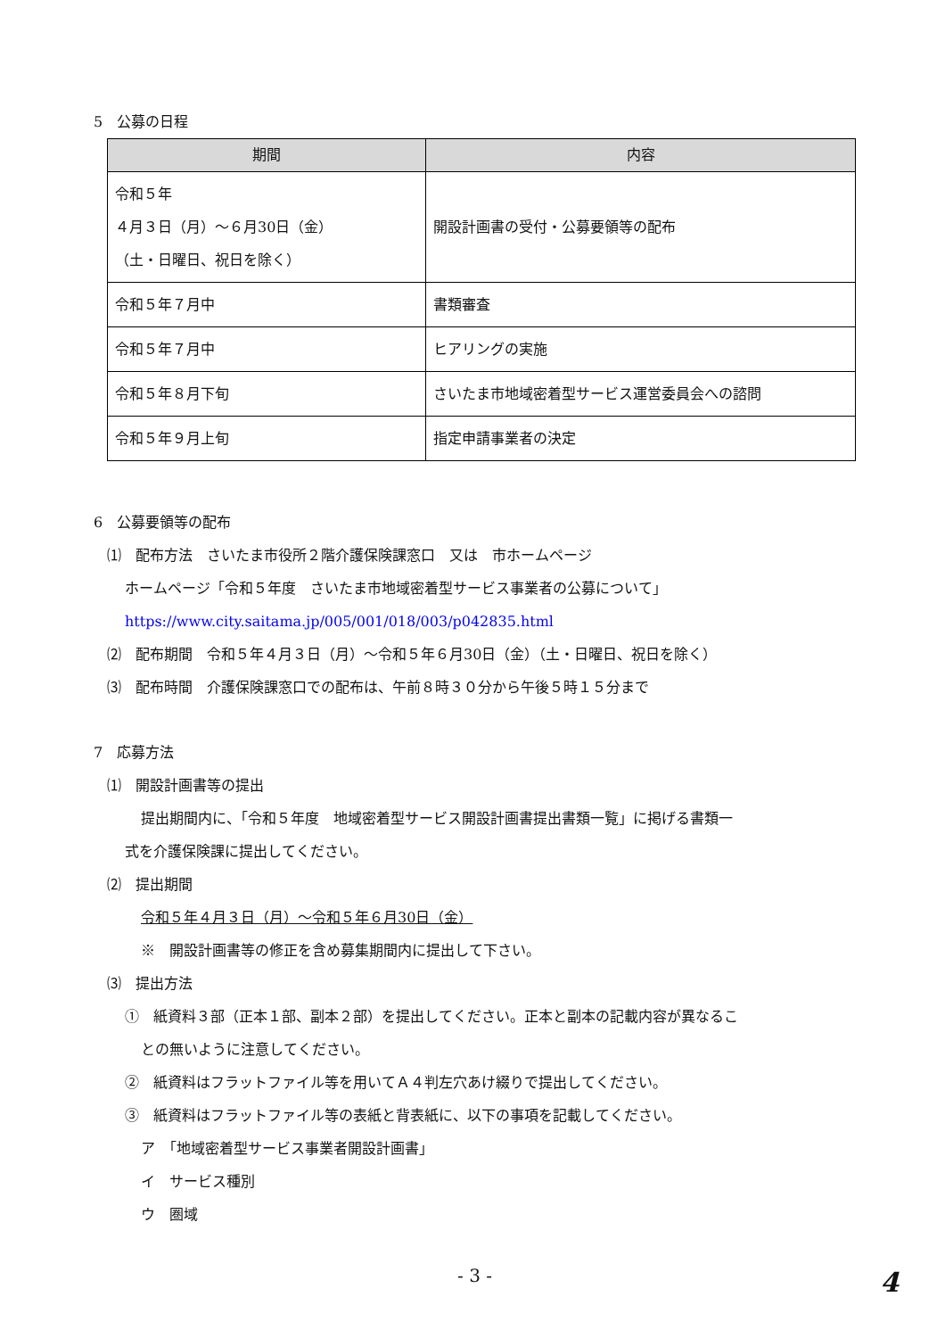5　公募の日程
| 期間 | 内容 |
| --- | --- |
| 令和５年 ４月３日（月）～６月30日（金） （土・日曜日、祝日を除く） | 開設計画書の受付・公募要領等の配布 |
| 令和５年７月中 | 書類審査 |
| 令和５年７月中 | ヒアリングの実施 |
| 令和５年８月下旬 | さいたま市地域密着型サービス運営委員会への諮問 |
| 令和５年９月上旬 | 指定申請事業者の決定 |
6　公募要領等の配布
⑴　配布方法　さいたま市役所２階介護保険課窓口　又は　市ホームページ
ホームページ「令和５年度　さいたま市地域密着型サービス事業者の公募について」
https://www.city.saitama.jp/005/001/018/003/p042835.html
⑵　配布期間　令和５年４月３日（月）～令和５年６月30日（金）（土・日曜日、祝日を除く）
⑶　配布時間　介護保険課窓口での配布は、午前８時３０分から午後５時１５分まで
7　応募方法
⑴　開設計画書等の提出
提出期間内に、「令和５年度　地域密着型サービス開設計画書提出書類一覧」に掲げる書類一
式を介護保険課に提出してください。
⑵　提出期間
令和５年４月３日（月）～令和５年６月30日（金）
※　開設計画書等の修正を含め募集期間内に提出して下さい。
⑶　提出方法
①　紙資料３部（正本１部、副本２部）を提出してください。正本と副本の記載内容が異なるこ
との無いように注意してください。
②　紙資料はフラットファイル等を用いてＡ４判左穴あけ綴りで提出してください。
③　紙資料はフラットファイル等の表紙と背表紙に、以下の事項を記載してください。
ア　「地域密着型サービス事業者開設計画書」
イ　サービス種別
ウ　圏域
- 3 -
4